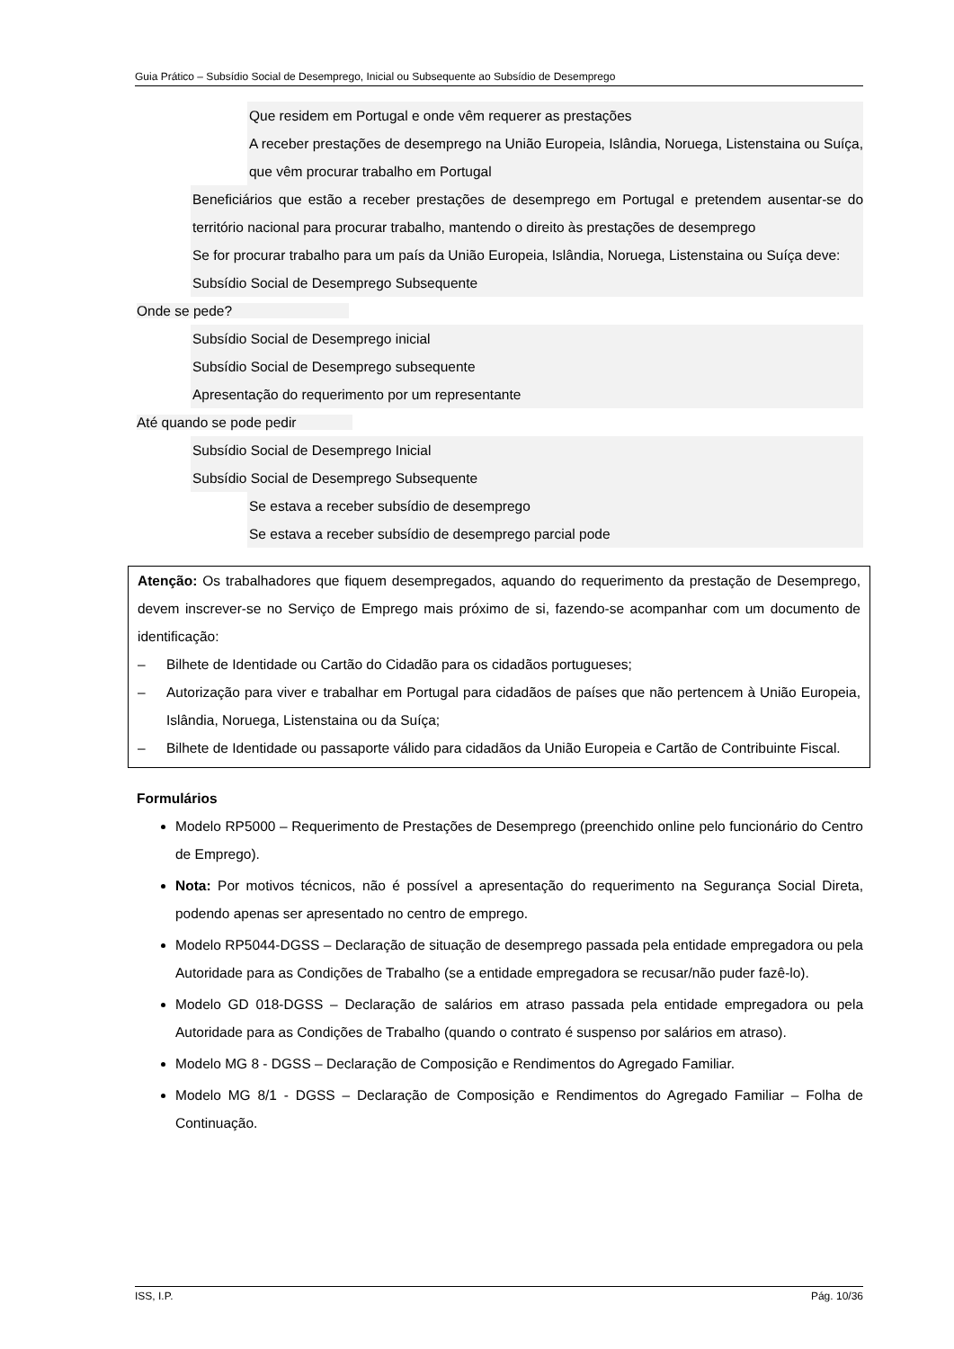Guia Prático – Subsídio Social de Desemprego, Inicial ou Subsequente ao Subsídio de Desemprego
Que residem em Portugal e onde vêm requerer as prestações
A receber prestações de desemprego na União Europeia, Islândia, Noruega, Listenstaina ou Suíça, que vêm procurar trabalho em Portugal
Beneficiários que estão a receber prestações de desemprego em Portugal e pretendem ausentar-se do território nacional para procurar trabalho, mantendo o direito às prestações de desemprego
Se for procurar trabalho para um país da União Europeia, Islândia, Noruega, Listenstaina ou Suíça deve:
Subsídio Social de Desemprego Subsequente
Onde se pede?
Subsídio Social de Desemprego inicial
Subsídio Social de Desemprego subsequente
Apresentação do requerimento por um representante
Até quando se pode pedir
Subsídio Social de Desemprego Inicial
Subsídio Social de Desemprego Subsequente
Se estava a receber subsídio de desemprego
Se estava a receber subsídio de desemprego parcial pode
Atenção: Os trabalhadores que fiquem desempregados, aquando do requerimento da prestação de Desemprego, devem inscrever-se no Serviço de Emprego mais próximo de si, fazendo-se acompanhar com um documento de identificação:
– Bilhete de Identidade ou Cartão do Cidadão para os cidadãos portugueses;
– Autorização para viver e trabalhar em Portugal para cidadãos de países que não pertencem à União Europeia, Islândia, Noruega, Listenstaina ou da Suíça;
– Bilhete de Identidade ou passaporte válido para cidadãos da União Europeia e Cartão de Contribuinte Fiscal.
Formulários
Modelo RP5000 – Requerimento de Prestações de Desemprego (preenchido online pelo funcionário do Centro de Emprego).
Nota: Por motivos técnicos, não é possível a apresentação do requerimento na Segurança Social Direta, podendo apenas ser apresentado no centro de emprego.
Modelo RP5044-DGSS – Declaração de situação de desemprego passada pela entidade empregadora ou pela Autoridade para as Condições de Trabalho (se a entidade empregadora se recusar/não puder fazê-lo).
Modelo GD 018-DGSS – Declaração de salários em atraso passada pela entidade empregadora ou pela Autoridade para as Condições de Trabalho (quando o contrato é suspenso por salários em atraso).
Modelo MG 8 - DGSS – Declaração de Composição e Rendimentos do Agregado Familiar.
Modelo MG 8/1 - DGSS – Declaração de Composição e Rendimentos do Agregado Familiar – Folha de Continuação.
ISS, I.P. Pág. 10/36